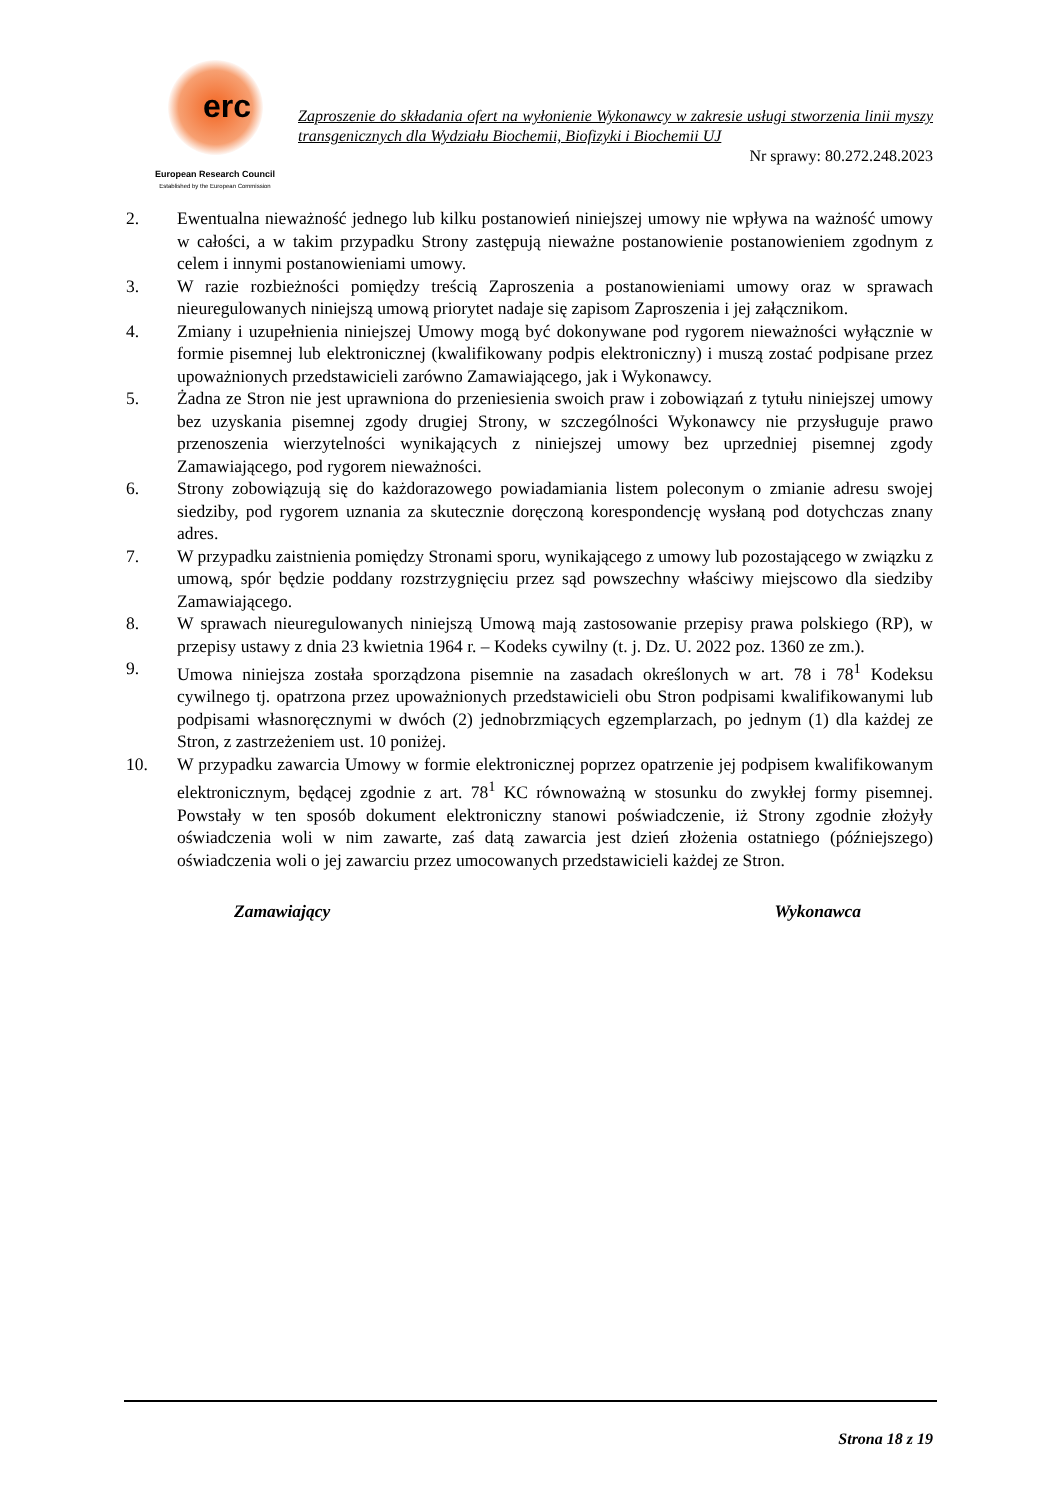erc
European Research Council
Established by the European Commission
Zaproszenie do składania ofert na wyłonienie Wykonawcy w zakresie usługi stworzenia linii myszy transgenicznych dla Wydziału Biochemii, Biofizyki i Biochemii UJ
Nr sprawy: 80.272.248.2023
2. Ewentualna nieważność jednego lub kilku postanowień niniejszej umowy nie wpływa na ważność umowy w całości, a w takim przypadku Strony zastępują nieważne postanowienie postanowieniem zgodnym z celem i innymi postanowieniami umowy.
3. W razie rozbieżności pomiędzy treścią Zaproszenia a postanowieniami umowy oraz w sprawach nieuregulowanych niniejszą umową priorytet nadaje się zapisom Zaproszenia i jej załącznikom.
4. Zmiany i uzupełnienia niniejszej Umowy mogą być dokonywane pod rygorem nieważności wyłącznie w formie pisemnej lub elektronicznej (kwalifikowany podpis elektroniczny) i muszą zostać podpisane przez upoważnionych przedstawicieli zarówno Zamawiającego, jak i Wykonawcy.
5. Żadna ze Stron nie jest uprawniona do przeniesienia swoich praw i zobowiązań z tytułu niniejszej umowy bez uzyskania pisemnej zgody drugiej Strony, w szczególności Wykonawcy nie przysługuje prawo przenoszenia wierzytelności wynikających z niniejszej umowy bez uprzedniej pisemnej zgody Zamawiającego, pod rygorem nieważności.
6. Strony zobowiązują się do każdorazowego powiadamiania listem poleconym o zmianie adresu swojej siedziby, pod rygorem uznania za skutecznie doręczoną korespondencję wysłaną pod dotychczas znany adres.
7. W przypadku zaistnienia pomiędzy Stronami sporu, wynikającego z umowy lub pozostającego w związku z umową, spór będzie poddany rozstrzygnięciu przez sąd powszechny właściwy miejscowo dla siedziby Zamawiającego.
8. W sprawach nieuregulowanych niniejszą Umową mają zastosowanie przepisy prawa polskiego (RP), w przepisy ustawy z dnia 23 kwietnia 1964 r. – Kodeks cywilny (t. j. Dz. U. 2022 poz. 1360 ze zm.).
9. Umowa niniejsza została sporządzona pisemnie na zasadach określonych w art. 78 i 78<sup>1</sup> Kodeksu cywilnego tj. opatrzona przez upoważnionych przedstawicieli obu Stron podpisami kwalifikowanymi lub podpisami własnoręcznymi w dwóch (2) jednobrzmiących egzemplarzach, po jednym (1) dla każdej ze Stron, z zastrzeżeniem ust. 10 poniżej.
10. W przypadku zawarcia Umowy w formie elektronicznej poprzez opatrzenie jej podpisem kwalifikowanym elektronicznym, będącej zgodnie z art. 78<sup>1</sup> KC równoważną w stosunku do zwykłej formy pisemnej. Powstały w ten sposób dokument elektroniczny stanowi poświadczenie, iż Strony zgodnie złożyły oświadczenia woli w nim zawarte, zaś datą zawarcia jest dzień złożenia ostatniego (późniejszego) oświadczenia woli o jej zawarciu przez umocowanych przedstawicieli każdej ze Stron.
Zamawiający Wykonawca
Strona 18 z 19